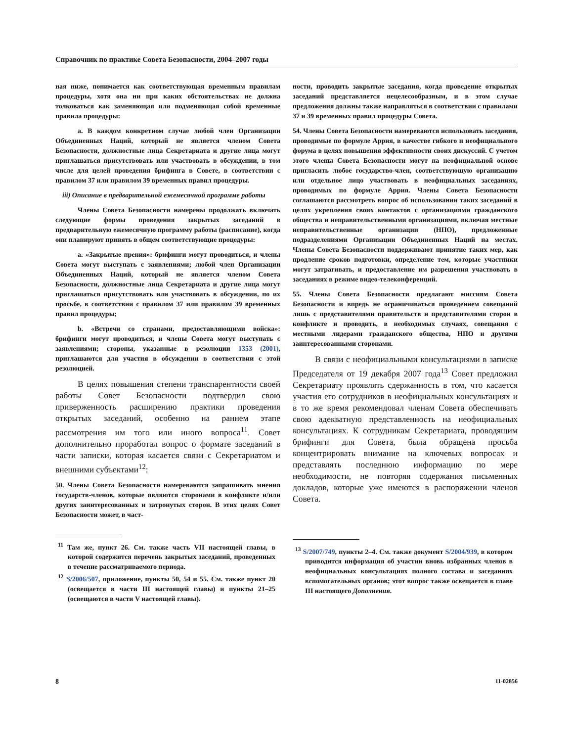Справочник по практике Совета Безопасности, 2004–2007 годы
ная ниже, понимается как соответствующая временным правилам процедуры, хотя она ни при каких обстоятельствах не должна толковаться как заменяющая или подменяющая собой временные правила процедуры:
a. В каждом конкретном случае любой член Организации Объединенных Наций, который не является членом Совета Безопасности, должностные лица Секретариата и другие лица могут приглашаться присутствовать или участвовать в обсуждении, в том числе для целей проведения брифинга в Совете, в соответствии с правилом 37 или правилом 39 временных правил процедуры.
iii) Описание в предварительной ежемесячной программе работы
Члены Совета Безопасности намерены продолжать включать следующие формы проведения закрытых заседаний в предварительную ежемесячную программу работы (расписание), когда они планируют принять в общем соответствующие процедуры:
a. «Закрытые прения»: брифинги могут проводиться, и члены Совета могут выступать с заявлениями; любой член Организации Объединенных Наций, который не является членом Совета Безопасности, должностные лица Секретариата и другие лица могут приглашаться присутствовать или участвовать в обсуждении, по их просьбе, в соответствии с правилом 37 или правилом 39 временных правил процедуры;
b. «Встречи со странами, предоставляющими войска»: брифинги могут проводиться, и члены Совета могут выступать с заявлениями; стороны, указанные в резолюции 1353 (2001), приглашаются для участия в обсуждении в соответствии с этой резолюцией.
В целях повышения степени транспарентности своей работы Совет Безопасности подтвердил свою приверженность расширению практики проведения открытых заседаний, особенно на раннем этапе рассмотрения им того или иного вопроса<sup>11</sup>. Совет дополнительно проработал вопрос о формате заседаний в части записки, которая касается связи с Секретариатом и внешними субъектами<sup>12</sup>:
50. Члены Совета Безопасности намереваются запрашивать мнения государств-членов, которые являются сторонами в конфликте и/или других заинтересованных и затронутых сторон. В этих целях Совет Безопасности может, в част-
<sup>11</sup> Там же, пункт 26. См. также часть VII настоящей главы, в которой содержится перечень закрытых заседаний, проведенных в течение рассматриваемого периода.
<sup>12</sup> S/2006/507, приложение, пункты 50, 54 и 55. См. также пункт 20 (освещается в части III настоящей главы) и пункты 21–25 (освещаются в части V настоящей главы).
ности, проводить закрытые заседания, когда проведение открытых заседаний представляется нецелесообразным, и в этом случае предложения должны также направляться в соответствии с правилами 37 и 39 временных правил процедуры Совета.
54. Члены Совета Безопасности намереваются использовать заседания, проводимые по формуле Аррия, в качестве гибкого и неофициального форума в целях повышения эффективности своих дискуссий. С учетом этого члены Совета Безопасности могут на неофициальной основе пригласить любое государство-член, соответствующую организацию или отдельное лицо участвовать в неофициальных заседаниях, проводимых по формуле Аррия. Члены Совета Безопасности соглашаются рассмотреть вопрос об использовании таких заседаний в целях укрепления своих контактов с организациями гражданского общества и неправительственными организациями, включая местные неправительственные организации (НПО), предложенные подразделениями Организации Объединенных Наций на местах. Члены Совета Безопасности поддерживают принятие таких мер, как продление сроков подготовки, определение тем, которые участники могут затрагивать, и предоставление им разрешения участвовать в заседаниях в режиме видео-телеконференций.
55. Члены Совета Безопасности предлагают миссиям Совета Безопасности и впредь не ограничиваться проведением совещаний лишь с представителями правительств и представителями сторон в конфликте и проводить, в необходимых случаях, совещания с местными лидерами гражданского общества, НПО и другими заинтересованными сторонами.
В связи с неофициальными консультациями в записке Председателя от 19 декабря 2007 года<sup>13</sup> Совет предложил Секретариату проявлять сдержанность в том, что касается участия его сотрудников в неофициальных консультациях и в то же время рекомендовал членам Совета обеспечивать свою адекватную представленность на неофициальных консультациях. К сотрудникам Секретариата, проводящим брифинги для Совета, была обращена просьба концентрировать внимание на ключевых вопросах и представлять последнюю информацию по мере необходимости, не повторяя содержания письменных докладов, которые уже имеются в распоряжении членов Совета.
<sup>13</sup> S/2007/749, пункты 2–4. См. также документ S/2004/939, в котором приводится информация об участии вновь избранных членов в неофициальных консультациях полного состава и заседаниях вспомогательных органов; этот вопрос также освещается в главе III настоящего Дополнения.
8 11-02856